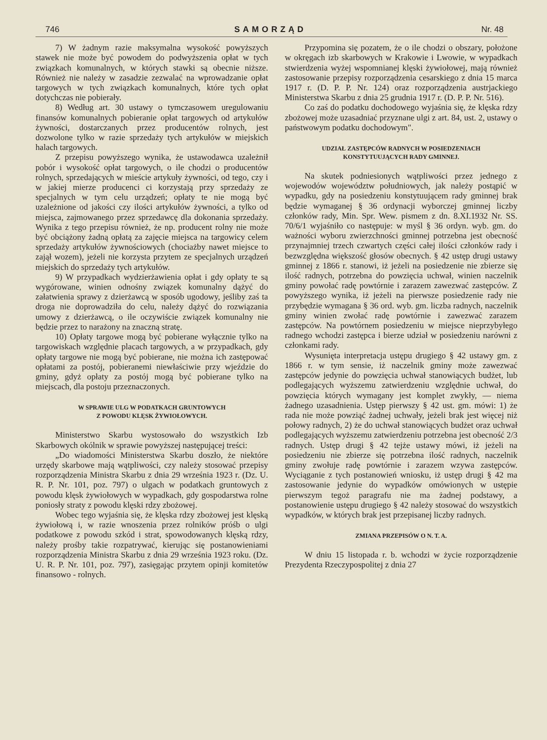746 SAMORZĄD Nr. 48
7) W żadnym razie maksymalna wysokość powyższych stawek nie może być powodem do podwyższenia opłat w tych związkach komunalnych, w których stawki są obecnie niższe. Również nie należy w zasadzie zezwalać na wprowadzanie opłat targowych w tych związkach komunalnych, które tych opłat dotychczas nie pobierały.
8) Według art. 30 ustawy o tymczasowem uregulowaniu finansów komunalnych pobieranie opłat targowych od artykułów żywności, dostarczanych przez producentów rolnych, jest dozwolone tylko w razie sprzedaży tych artykułów w miejskich halach targowych.
Z przepisu powyższego wynika, że ustawodawca uzależnił pobór i wysokość opłat targowych, o ile chodzi o producentów rolnych, sprzedających w mieście artykuły żywności, od tego, czy i w jakiej mierze producenci ci korzystają przy sprzedaży ze specjalnych w tym celu urządzeń; opłaty te nie mogą być uzależnione od jakości czy ilości artykułów żywności, a tylko od miejsca, zajmowanego przez sprzedawcę dla dokonania sprzedaży. Wynika z tego przepisu również, że np. producent rolny nie może być obciążony żadną opłatą za zajęcie miejsca na targowicy celem sprzedaży artykułów żywnościowych (chociażby nawet miejsce to zajął wozem), jeżeli nie korzysta przytem ze specjalnych urządzeń miejskich do sprzedaży tych artykułów.
9) W przypadkach wydzierżawienia opłat i gdy opłaty te są wygórowane, winien odnośny związek komunalny dążyć do załatwienia sprawy z dzierżawcą w sposób ugodowy, jeśliby zaś ta droga nie doprowadziła do celu, należy dążyć do rozwiązania umowy z dzierżawcą, o ile oczywiście związek komunalny nie będzie przez to narażony na znaczną stratę.
10) Opłaty targowe mogą być pobierane wyłącznie tylko na targowiskach względnie placach targowych, a w przypadkach, gdy opłaty targowe nie mogą być pobierane, nie można ich zastępować opłatami za postój, pobieranemi niewłaściwie przy wjeździe do gminy, gdyż opłaty za postój mogą być pobierane tylko na miejscach, dla postoju przeznaczonych.
W SPRAWIE ULG W PODATKACH GRUNTOWYCH
Z POWODU KLĘSK ŻYWIOŁOWYCH.
Ministerstwo Skarbu wystosowało do wszystkich Izb Skarbowych okólnik w sprawie powyższej następującej treści:
„Do wiadomości Ministerstwa Skarbu doszło, że niektóre urzędy skarbowe mają wątpliwości, czy należy stosować przepisy rozporządzenia Ministra Skarbu z dnia 29 września 1923 r. (Dz. U. R. P. Nr. 101, poz. 797) o ulgach w podatkach gruntowych z powodu klęsk żywiołowych w wypadkach, gdy gospodarstwa rolne poniosły straty z powodu klęski rdzy zbożowej.
Wobec tego wyjaśnia się, że klęska rdzy zbożowej jest klęską żywiołową i, w razie wnoszenia przez rolników próśb o ulgi podatkowe z powodu szkód i strat, spowodowanych klęską rdzy, należy prośby takie rozpatrywać, kierując się postanowieniami rozporządzenia Ministra Skarbu z dnia 29 września 1923 roku. (Dz. U. R. P. Nr. 101, poz. 797), zasięgając przytem opinji komitetów finansowo - rolnych.
Przypomina się pozatem, że o ile chodzi o obszary, położone w okręgach izb skarbowych w Krakowie i Lwowie, w wypadkach stwierdzenia wyżej wspomnianej klęski żywiołowej, mają również zastosowanie przepisy rozporządzenia cesarskiego z dnia 15 marca 1917 r. (D. P. P. Nr. 124) oraz rozporządzenia austrjackiego Ministerstwa Skarbu z dnia 25 grudnia 1917 r. (D. P. P. Nr. 516).
Co zaś do podatku dochodowego wyjaśnia się, że klęska rdzy zbożowej może uzasadniać przyznane ulgi z art. 84, ust. 2, ustawy o państwowym podatku dochodowym".
UDZIAŁ ZASTĘPCÓW RADNYCH W POSIEDZENIACH
KONSTYTUUJĄCYCH RADY GMINNEJ.
Na skutek podniesionych wątpliwości przez jednego z wojewodów województw południowych, jak należy postąpić w wypadku, gdy na posiedzeniu konstytuującem rady gminnej brak będzie wymaganej § 36 ordynacji wyborczej gminnej liczby członków rady, Min. Spr. Wew. pismem z dn. 8.XI.1932 Nr. SS. 70/6/1 wyjaśniło co następuje: w myśl § 36 ordyn. wyb. gm. do ważności wyboru zwierzchności gminnej potrzebna jest obecność przynajmniej trzech czwartych części całej ilości członków rady i bezwzględna większość głosów obecnych. § 42 ustęp drugi ustawy gminnej z 1866 r. stanowi, iż jeżeli na posiedzenie nie zbierze się ilość radnych, potrzebna do powzięcia uchwał, winien naczelnik gminy powołać radę powtórnie i zarazem zawezwać zastępców. Z powyższego wynika, iż jeżeli na pierwsze posiedzenie rady nie przybędzie wymagana § 36 ord. wyb. gm. liczba radnych, naczelnik gminy winien zwołać radę powtórnie i zawezwać zarazem zastępców. Na powtórnem posiedzeniu w miejsce nieprzybyłego radnego wchodzi zastępca i bierze udział w posiedzeniu narówni z członkami rady.
Wysunięta interpretacja ustępu drugiego § 42 ustawy gm. z 1866 r. w tym sensie, iż naczelnik gminy może zawezwać zastępców jedynie do powzięcia uchwał stanowiących budżet, lub podlegających wyższemu zatwierdzeniu względnie uchwał, do powzięcia których wymagany jest komplet zwykły, — niema żadnego uzasadnienia. Ustęp pierwszy § 42 ust. gm. mówi: 1) że rada nie może powziąć żadnej uchwały, jeżeli brak jest więcej niż połowy radnych, 2) że do uchwał stanowiących budżet oraz uchwał podlegających wyższemu zatwierdzeniu potrzebna jest obecność 2/3 radnych. Ustęp drugi § 42 tejże ustawy mówi, iż jeżeli na posiedzeniu nie zbierze się potrzebna ilość radnych, naczelnik gminy zwołuje radę powtórnie i zarazem wzywa zastępców. Wyciąganie z tych postanowień wniosku, iż ustęp drugi § 42 ma zastosowanie jedynie do wypadków omówionych w ustępie pierwszym tegoż paragrafu nie ma żadnej podstawy, a postanowienie ustępu drugiego § 42 należy stosować do wszystkich wypadków, w których brak jest przepisanej liczby radnych.
ZMIANA PRZEPISÓW O N. T. A.
W dniu 15 listopada r. b. wchodzi w życie rozporządzenie Prezydenta Rzeczypospolitej z dnia 27